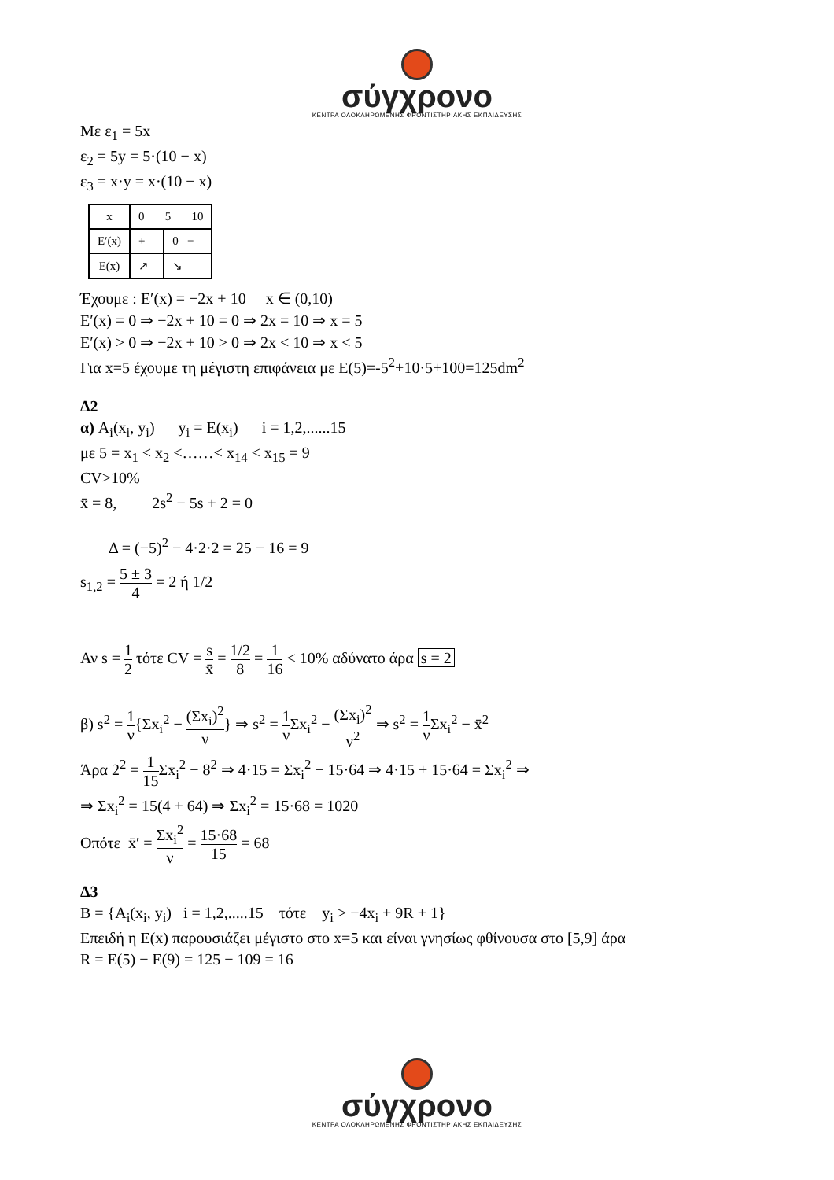σύγχρονο
ΚΕΝΤΡΑ ΟΛΟΚΛΗΡΩΜΕΝΗΣ ΦΡΟΝΤΙΣΤΗΡΙΑΚΗΣ ΕΚΠΑΙΔΕΥΣΗΣ
Με ε<sub>1</sub> = 5x
ε<sub>2</sub> = 5y = 5·(10 − x)
ε<sub>3</sub> = x·y = x·(10 − x)
| x | 0 5 10 | |
| E′(x) | + | 0 − |
| E(x) | ↗ | ↘ |
Έχουμε : E′(x) = −2x + 10 x ∈ (0,10)
E′(x) = 0 ⇒ −2x + 10 = 0 ⇒ 2x = 10 ⇒ x = 5
E′(x) > 0 ⇒ −2x + 10 > 0 ⇒ 2x < 10 ⇒ x < 5
Για x=5 έχουμε τη μέγιστη επιφάνεια με E(5)=-5<sup>2</sup>+10·5+100=125dm<sup>2</sup>
Δ2
α) A<sub>i</sub>(x<sub>i</sub>, y<sub>i</sub>) y<sub>i</sub> = E(x<sub>i</sub>) i = 1,2,......15
με 5 = x<sub>1</sub> < x<sub>2</sub> <……< x<sub>14</sub> < x<sub>15</sub> = 9
CV>10%
x̄ = 8, 2s<sup>2</sup> − 5s + 2 = 0
Δ = (−5)<sup>2</sup> − 4·2·2 = 25 − 16 = 9
s<sub>1,2</sub> = 5 ± 3 4 = 2 ή 1/2
Αν s = 1 2 τότε CV = s x̄ = 1/2 8 = 1 16 < 10% αδύνατο άρα s = 2
β) s<sup>2</sup> = 1 ν{Σx<sub>i</sub><sup>2</sup> − (Σx<sub>i</sub>)<sup>2</sup> ν} ⇒ s<sup>2</sup> = 1 ν Σx<sub>i</sub><sup>2</sup> − (Σx<sub>i</sub>)<sup>2</sup> ν<sup>2</sup> ⇒ s<sup>2</sup> = 1 ν Σx<sub>i</sub><sup>2</sup> − x̄<sup>2</sup>
Άρα 2<sup>2</sup> = 1 15 Σx<sub>i</sub><sup>2</sup> − 8<sup>2</sup> ⇒ 4·15 = Σx<sub>i</sub><sup>2</sup> − 15·64 ⇒ 4·15 + 15·64 = Σx<sub>i</sub><sup>2</sup> ⇒
⇒ Σx<sub>i</sub><sup>2</sup> = 15(4 + 64) ⇒ Σx<sub>i</sub><sup>2</sup> = 15·68 = 1020
Οπότε x̄′ = Σx<sub>i</sub><sup>2</sup> ν = 15·68 15 = 68
Δ3
B = {A<sub>i</sub>(x<sub>i</sub>, y<sub>i</sub>) i = 1,2,.....15 τότε y<sub>i</sub> > −4x<sub>i</sub> + 9R + 1}
Επειδή η E(x) παρουσιάζει μέγιστο στο x=5 και είναι γνησίως φθίνουσα στο [5,9] άρα
R = E(5) − E(9) = 125 − 109 = 16
σύγχρονο
ΚΕΝΤΡΑ ΟΛΟΚΛΗΡΩΜΕΝΗΣ ΦΡΟΝΤΙΣΤΗΡΙΑΚΗΣ ΕΚΠΑΙΔΕΥΣΗΣ